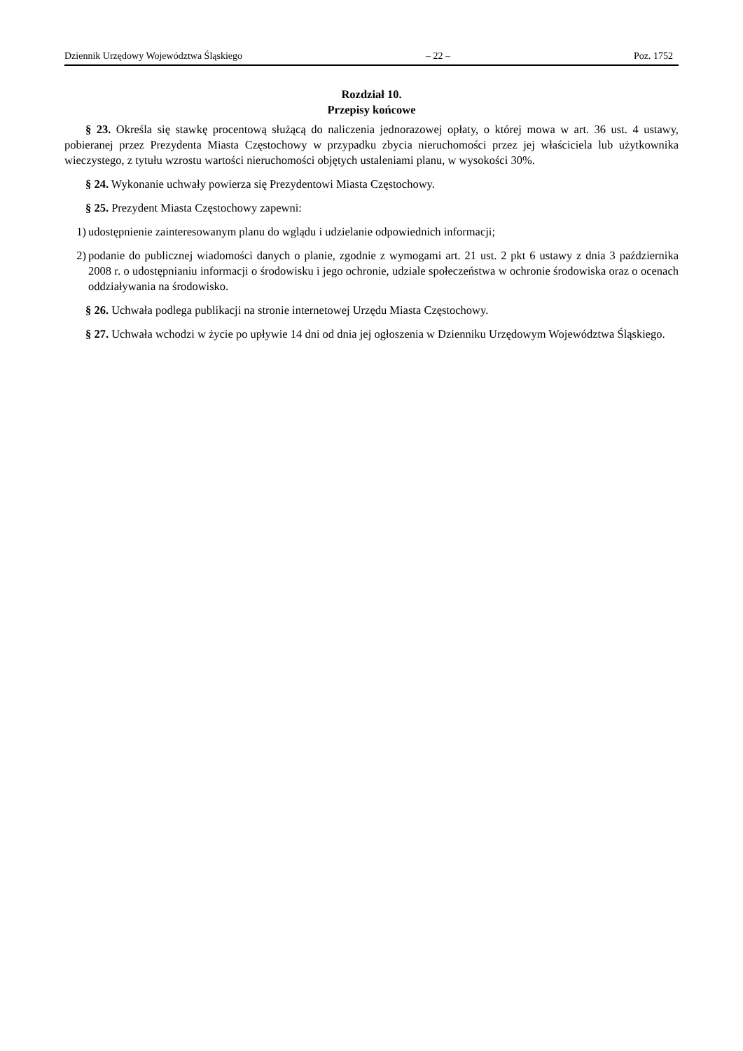Dziennik Urzędowy Województwa Śląskiego – 22 – Poz. 1752
Rozdział 10.
Przepisy końcowe
§ 23. Określa się stawkę procentową służącą do naliczenia jednorazowej opłaty, o której mowa w art. 36 ust. 4 ustawy, pobieranej przez Prezydenta Miasta Częstochowy w przypadku zbycia nieruchomości przez jej właściciela lub użytkownika wieczystego, z tytułu wzrostu wartości nieruchomości objętych ustaleniami planu, w wysokości 30%.
§ 24. Wykonanie uchwały powierza się Prezydentowi Miasta Częstochowy.
§ 25. Prezydent Miasta Częstochowy zapewni:
1) udostępnienie zainteresowanym planu do wglądu i udzielanie odpowiednich informacji;
2) podanie do publicznej wiadomości danych o planie, zgodnie z wymogami art. 21 ust. 2 pkt 6 ustawy z dnia 3 października 2008 r. o udostępnianiu informacji o środowisku i jego ochronie, udziale społeczeństwa w ochronie środowiska oraz o ocenach oddziaływania na środowisko.
§ 26. Uchwała podlega publikacji na stronie internetowej Urzędu Miasta Częstochowy.
§ 27. Uchwała wchodzi w życie po upływie 14 dni od dnia jej ogłoszenia w Dzienniku Urzędowym Województwa Śląskiego.